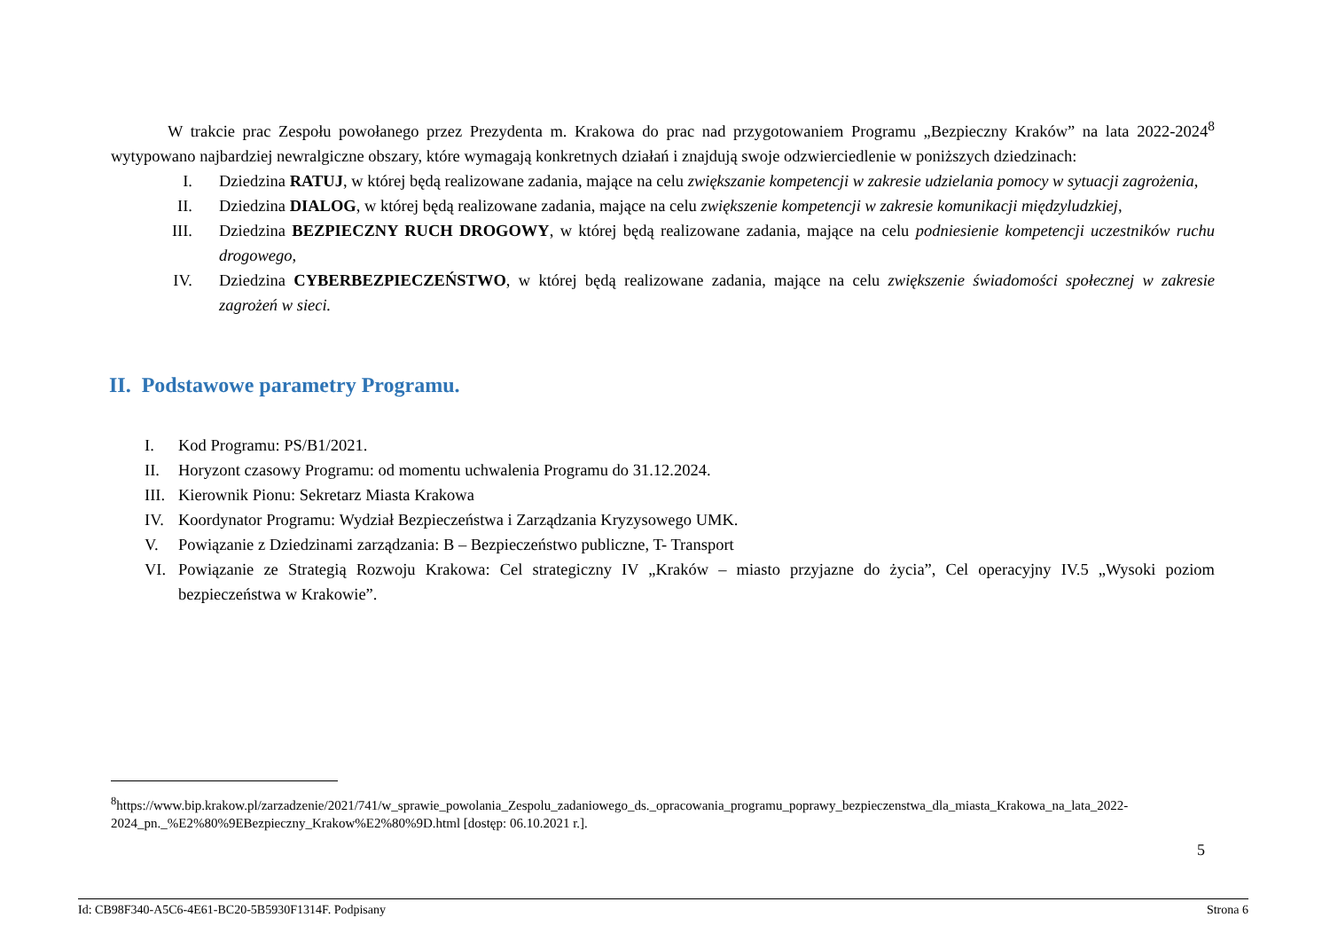W trakcie prac Zespołu powołanego przez Prezydenta m. Krakowa do prac nad przygotowaniem Programu „Bezpieczny Kraków” na lata 2022-2024<sup>8</sup> wytypowano najbardziej newralgiczne obszary, które wymagają konkretnych działań i znajdują swoje odzwierciedlenie w poniższych dziedzinach:
I. Dziedzina RATUJ, w której będą realizowane zadania, mające na celu zwiększanie kompetencji w zakresie udzielania pomocy w sytuacji zagrożenia,
II. Dziedzina DIALOG, w której będą realizowane zadania, mające na celu zwiększenie kompetencji w zakresie komunikacji międzyludzkiej,
III. Dziedzina BEZPIECZNY RUCH DROGOWY, w której będą realizowane zadania, mające na celu podniesienie kompetencji uczestników ruchu drogowego,
IV. Dziedzina CYBERBEZPIECZEŃSTWO, w której będą realizowane zadania, mające na celu zwiększenie świadomości społecznej w zakresie zagrożeń w sieci.
II. Podstawowe parametry Programu.
I. Kod Programu: PS/B1/2021.
II. Horyzont czasowy Programu: od momentu uchwalenia Programu do 31.12.2024.
III. Kierownik Pionu: Sekretarz Miasta Krakowa
IV. Koordynator Programu: Wydział Bezpieczeństwa i Zarządzania Kryzysowego UMK.
V. Powiązanie z Dziedzinami zarządzania: B – Bezpieczeństwo publiczne, T- Transport
VI. Powiązanie ze Strategią Rozwoju Krakowa: Cel strategiczny IV „Kraków – miasto przyjazne do życia”, Cel operacyjny IV.5 „Wysoki poziom bezpieczeństwa w Krakowie”.
<sup>8</sup> https://www.bip.krakow.pl/zarzadzenie/2021/741/w_sprawie_powolania_Zespolu_zadaniowego_ds._opracowania_programu_poprawy_bezpieczenstwa_dla_miasta_Krakowa_na_lata_2022-2024_pn._%E2%80%9EBezpieczny_Krakow%E2%80%9D.html [dostęp: 06.10.2021 r.].
5
Id: CB98F340-A5C6-4E61-BC20-5B5930F1314F. Podpisany Strona 6